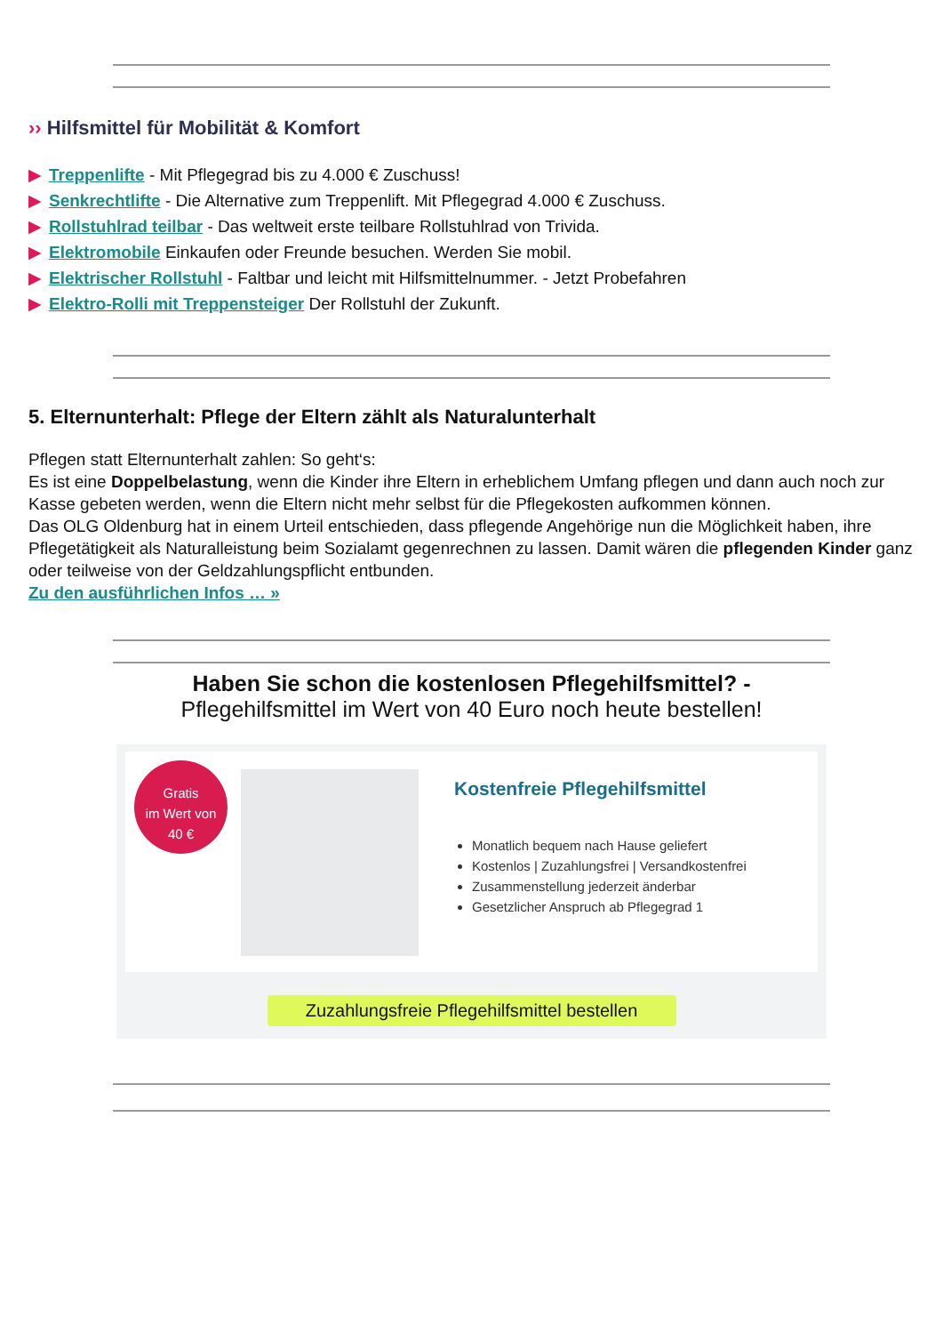›› Hilfsmittel für Mobilität & Komfort
▶ Treppenlifte - Mit Pflegegrad bis zu 4.000 € Zuschuss!
▶ Senkrechtlifte - Die Alternative zum Treppenlift. Mit Pflegegrad 4.000 € Zuschuss.
▶ Rollstuhlrad teilbar - Das weltweit erste teilbare Rollstuhlrad von Trivida.
▶ Elektromobile Einkaufen oder Freunde besuchen. Werden Sie mobil.
▶ Elektrischer Rollstuhl - Faltbar und leicht mit Hilfsmittelnummer. - Jetzt Probefahren
▶ Elektro-Rolli mit Treppensteiger Der Rollstuhl der Zukunft.
5. Elternunterhalt: Pflege der Eltern zählt als Naturalunterhalt
Pflegen statt Elternunterhalt zahlen: So geht‘s:
Es ist eine Doppelbelastung, wenn die Kinder ihre Eltern in erheblichem Umfang pflegen und dann auch noch zur Kasse gebeten werden, wenn die Eltern nicht mehr selbst für die Pflegekosten aufkommen können.
Das OLG Oldenburg hat in einem Urteil entschieden, dass pflegende Angehörige nun die Möglichkeit haben, ihre Pflegetätigkeit als Naturalleistung beim Sozialamt gegenrechnen zu lassen. Damit wären die pflegenden Kinder ganz oder teilweise von der Geldzahlungspflicht entbunden.
Zu den ausführlichen Infos … »
Haben Sie schon die kostenlosen Pflegehilfsmittel? -
Pflegehilfsmittel im Wert von 40 Euro noch heute bestellen!
Gratis
im Wert von
40 €
Kostenfreie Pflegehilfsmittel
Monatlich bequem nach Hause geliefert
Kostenlos | Zuzahlungsfrei | Versandkostenfrei
Zusammenstellung jederzeit änderbar
Gesetzlicher Anspruch ab Pflegegrad 1
Zuzahlungsfreie Pflegehilfsmittel bestellen